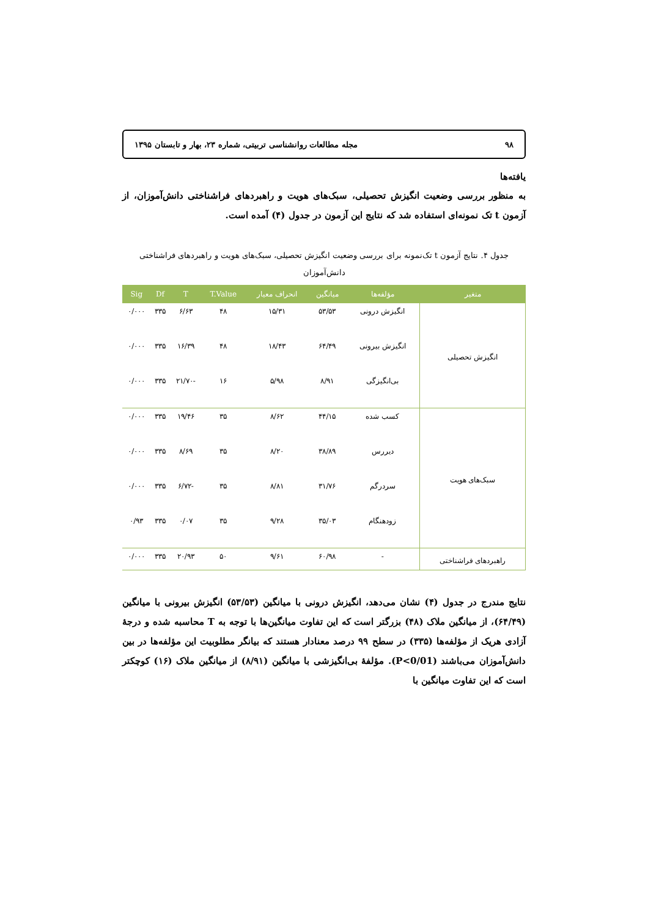۹۸ مجله مطالعات روانشناسی تربیتی، شماره ۲۳، بهار و تابستان ۱۳۹۵
یافته‌ها
به منظور بررسی وضعیت انگیزش تحصیلی، سبک‌های هویت و راهبردهای فراشناختی دانش‌آموزان، از آزمون t تک نمونه‌ای استفاده شد که نتایج این آزمون در جدول (۴) آمده است.
جدول ۴. نتایج آزمون t تک‌نمونه برای بررسی وضعیت انگیزش تحصیلی، سبک‌های هویت و راهبردهای فراشناختی دانش‌آموزان
| متغیر | مؤلفه‌ها | میانگین | انحراف معیار | T.Value | T | Df | Sig |
| --- | --- | --- | --- | --- | --- | --- | --- |
| انگیزش تحصیلی | انگیزش درونی | ۵۳/۵۳ | ۱۵/۳۱ | ۴۸ | ۶/۶۳ | ۳۳۵ | ۰/۰۰۰ |
| | انگیزش بیرونی | ۶۴/۴۹ | ۱۸/۴۳ | ۴۸ | ۱۶/۳۹ | ۳۳۵ | ۰/۰۰۰ |
| | بی‌انگیزگی | ۸/۹۱ | ۵/۹۸ | ۱۶ | -۲۱/۷۰ | ۳۳۵ | ۰/۰۰۰ |
| سبک‌های هویت | کسب شده | ۴۴/۱۵ | ۸/۶۲ | ۳۵ | ۱۹/۴۶ | ۳۳۵ | ۰/۰۰۰ |
| | دیررس | ۳۸/۸۹ | ۸/۲۰ | ۳۵ | ۸/۶۹ | ۳۳۵ | ۰/۰۰۰ |
| | سردرگم | ۳۱/۷۶ | ۸/۸۱ | ۳۵ | -۶/۷۲ | ۳۳۵ | ۰/۰۰۰ |
| | زودهنگام | ۳۵/۰۳ | ۹/۲۸ | ۳۵ | ۰/۰۷ | ۳۳۵ | ۰/۹۳ |
| راهبردهای فراشناختی | - | ۶۰/۹۸ | ۹/۶۱ | ۵۰ | ۲۰/۹۳ | ۳۳۵ | ۰/۰۰۰ |
نتایج مندرج در جدول (۴) نشان می‌دهد، انگیزش درونی با میانگین (۵۳/۵۳) انگیزش بیرونی با میانگین (۶۴/۴۹)، از میانگین ملاک (۴۸) بزرگتر است که این تفاوت میانگین‌ها با توجه به T محاسبه شده و درجهٔ آزادی هریک از مؤلفه‌ها (۳۳۵) در سطح ۹۹ درصد معنادار هستند که بیانگر مطلوبیت این مؤلفه‌ها در بین دانش‌آموزان می‌باشند (P<0/01). مؤلفهٔ بی‌انگیزشی با میانگین (۸/۹۱) از میانگین ملاک (۱۶) کوچکتر است که این تفاوت میانگین با